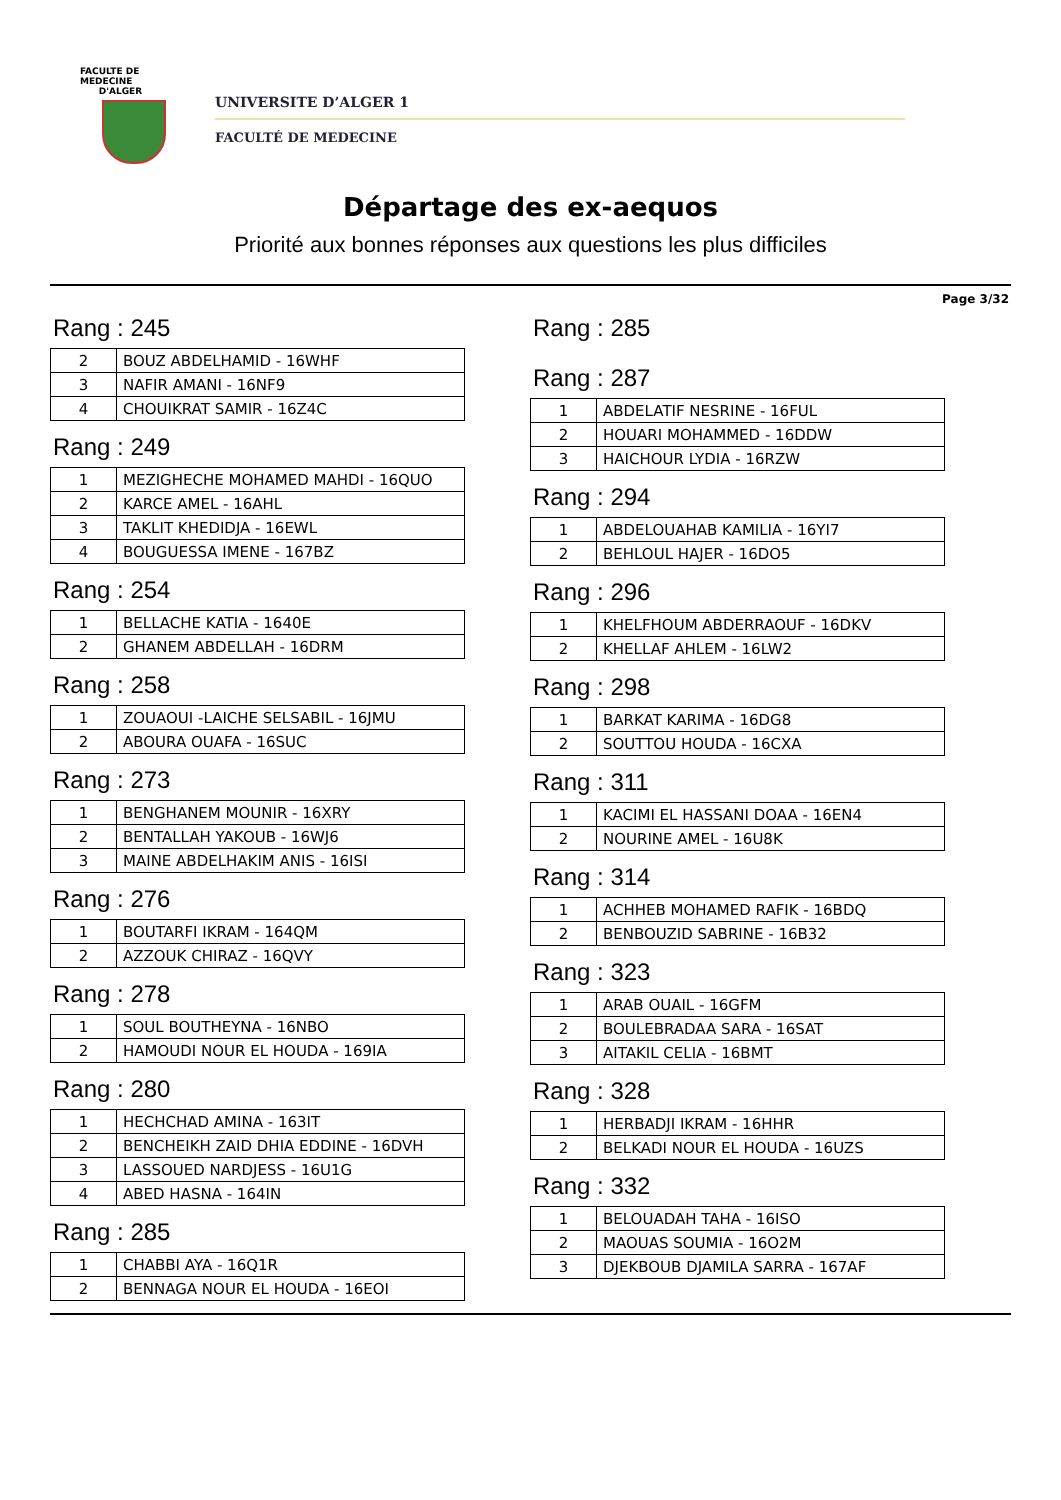FACULTE DE MEDECINE
D'ALGER
UNIVERSITE D’ALGER 1
FACULTÉ DE MEDECINE
Départage des ex-aequos
Priorité aux bonnes réponses aux questions les plus difficiles
Page 3/32
Rang : 245
| 2 | BOUZ ABDELHAMID - 16WHF |
| 3 | NAFIR AMANI - 16NF9 |
| 4 | CHOUIKRAT SAMIR - 16Z4C |
Rang : 249
| 1 | MEZIGHECHE MOHAMED MAHDI - 16QUO |
| 2 | KARCE AMEL - 16AHL |
| 3 | TAKLIT KHEDIDJA - 16EWL |
| 4 | BOUGUESSA IMENE - 167BZ |
Rang : 254
| 1 | BELLACHE KATIA - 1640E |
| 2 | GHANEM ABDELLAH - 16DRM |
Rang : 258
| 1 | ZOUAOUI -LAICHE SELSABIL - 16JMU |
| 2 | ABOURA OUAFA - 16SUC |
Rang : 273
| 1 | BENGHANEM MOUNIR - 16XRY |
| 2 | BENTALLAH YAKOUB - 16WJ6 |
| 3 | MAINE ABDELHAKIM ANIS - 16ISI |
Rang : 276
| 1 | BOUTARFI IKRAM - 164QM |
| 2 | AZZOUK CHIRAZ - 16QVY |
Rang : 278
| 1 | SOUL BOUTHEYNA - 16NBO |
| 2 | HAMOUDI NOUR EL HOUDA - 169IA |
Rang : 280
| 1 | HECHCHAD AMINA - 163IT |
| 2 | BENCHEIKH ZAID DHIA EDDINE - 16DVH |
| 3 | LASSOUED NARDJESS - 16U1G |
| 4 | ABED HASNA - 164IN |
Rang : 285
| 1 | CHABBI AYA - 16Q1R |
| 2 | BENNAGA NOUR EL HOUDA - 16EOI |
Rang : 285
Rang : 287
| 1 | ABDELATIF NESRINE - 16FUL |
| 2 | HOUARI MOHAMMED - 16DDW |
| 3 | HAICHOUR LYDIA - 16RZW |
Rang : 294
| 1 | ABDELOUAHAB KAMILIA - 16YI7 |
| 2 | BEHLOUL HAJER - 16DO5 |
Rang : 296
| 1 | KHELFHOUM ABDERRAOUF - 16DKV |
| 2 | KHELLAF AHLEM - 16LW2 |
Rang : 298
| 1 | BARKAT KARIMA - 16DG8 |
| 2 | SOUTTOU HOUDA - 16CXA |
Rang : 311
| 1 | KACIMI EL HASSANI DOAA - 16EN4 |
| 2 | NOURINE AMEL - 16U8K |
Rang : 314
| 1 | ACHHEB MOHAMED RAFIK - 16BDQ |
| 2 | BENBOUZID SABRINE - 16B32 |
Rang : 323
| 1 | ARAB OUAIL - 16GFM |
| 2 | BOULEBRADAA SARA - 16SAT |
| 3 | AITAKIL CELIA - 16BMT |
Rang : 328
| 1 | HERBADJI IKRAM - 16HHR |
| 2 | BELKADI NOUR EL HOUDA - 16UZS |
Rang : 332
| 1 | BELOUADAH TAHA - 16ISO |
| 2 | MAOUAS SOUMIA - 16O2M |
| 3 | DJEKBOUB DJAMILA SARRA - 167AF |